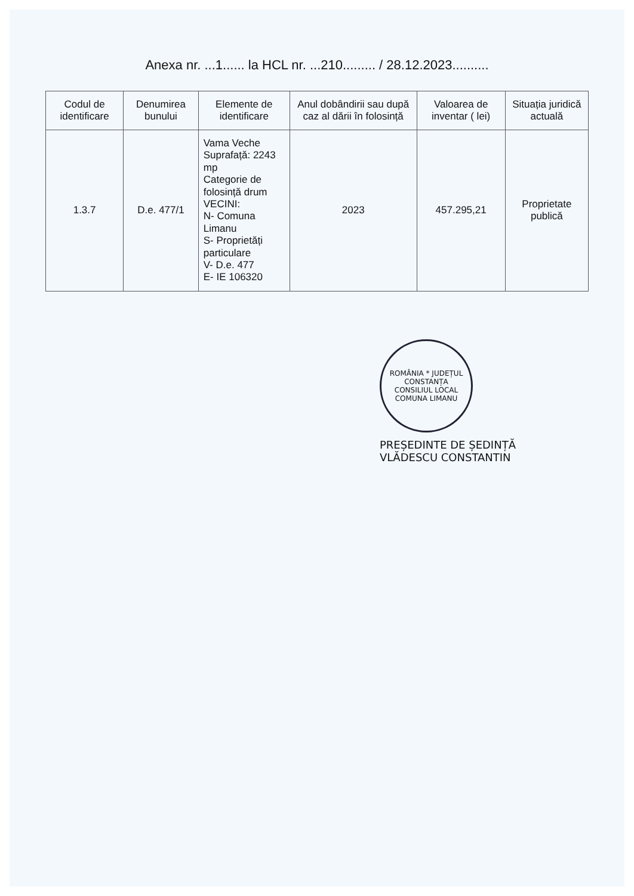Anexa nr. ...1...... la HCL nr. ...210......... / 28.12.2023..........
| Codul de identificare | Denumirea bunului | Elemente de identificare | Anul dobândirii sau după caz al dării în folosință | Valoarea de inventar ( lei) | Situația juridică actuală |
| --- | --- | --- | --- | --- | --- |
| 1.3.7 | D.e. 477/1 | Vama Veche Suprafață: 2243 mp Categorie de folosință drum VECINI: N- Comuna Limanu S- Proprietăți particulare V- D.e. 477 E- IE 106320 | 2023 | 457.295,21 | Proprietate publică |
ROMÂNIA * JUDEȚUL CONSTANȚA
CONSILIUL LOCAL
COMUNA LIMANU
PREȘEDINTE DE ȘEDINȚĂ
VLĂDESCU CONSTANTIN